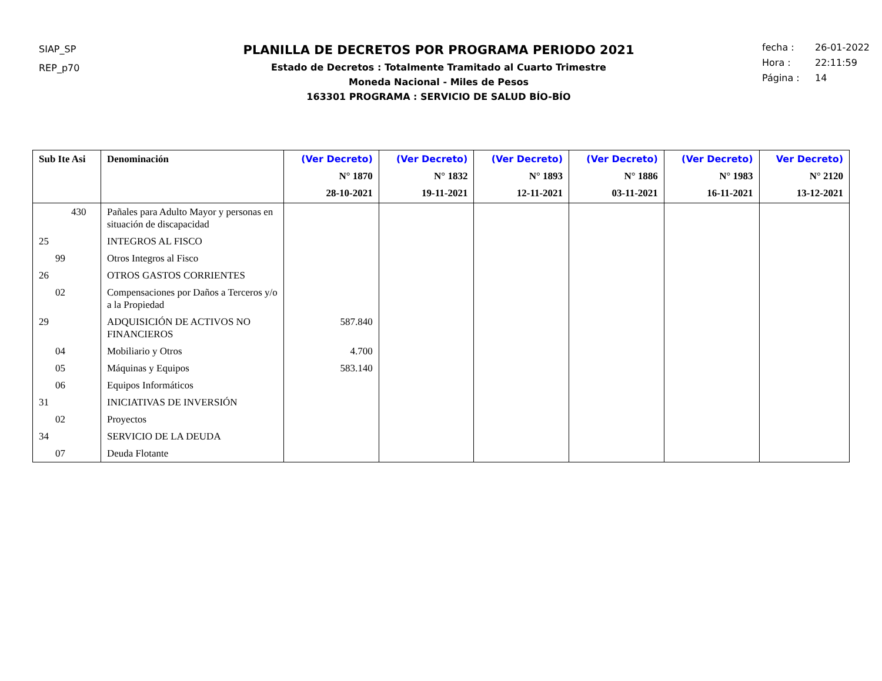SIAP_SP
REP_p70
PLANILLA DE DECRETOS POR PROGRAMA PERIODO 2021
Estado de Decretos : Totalmente Tramitado al Cuarto Trimestre
Moneda Nacional - Miles de Pesos
163301 PROGRAMA : SERVICIO DE SALUD BÍO-BÍO
fecha : 26-01-2022
Hora : 22:11:59
Página : 14
| Sub Ite Asi | Denominación | (Ver Decreto) N° 1870 28-10-2021 | (Ver Decreto) N° 1832 19-11-2021 | (Ver Decreto) N° 1893 12-11-2021 | (Ver Decreto) N° 1886 03-11-2021 | (Ver Decreto) N° 1983 16-11-2021 | Ver Decreto) N° 2120 13-12-2021 |
| --- | --- | --- | --- | --- | --- | --- | --- |
| 430 | Pañales para Adulto Mayor y personas en situación de discapacidad | | | | | | |
| 25 | INTEGROS AL FISCO | | | | | | |
| 99 | Otros Integros al Fisco | | | | | | |
| 26 | OTROS GASTOS CORRIENTES | | | | | | |
| 02 | Compensaciones por Daños a Terceros y/o a la Propiedad | | | | | | |
| 29 | ADQUISICIÓN DE ACTIVOS NO FINANCIEROS | 587.840 | | | | | |
| 04 | Mobiliario y Otros | 4.700 | | | | | |
| 05 | Máquinas y Equipos | 583.140 | | | | | |
| 06 | Equipos Informáticos | | | | | | |
| 31 | INICIATIVAS DE INVERSIÓN | | | | | | |
| 02 | Proyectos | | | | | | |
| 34 | SERVICIO DE LA DEUDA | | | | | | |
| 07 | Deuda Flotante | | | | | | |